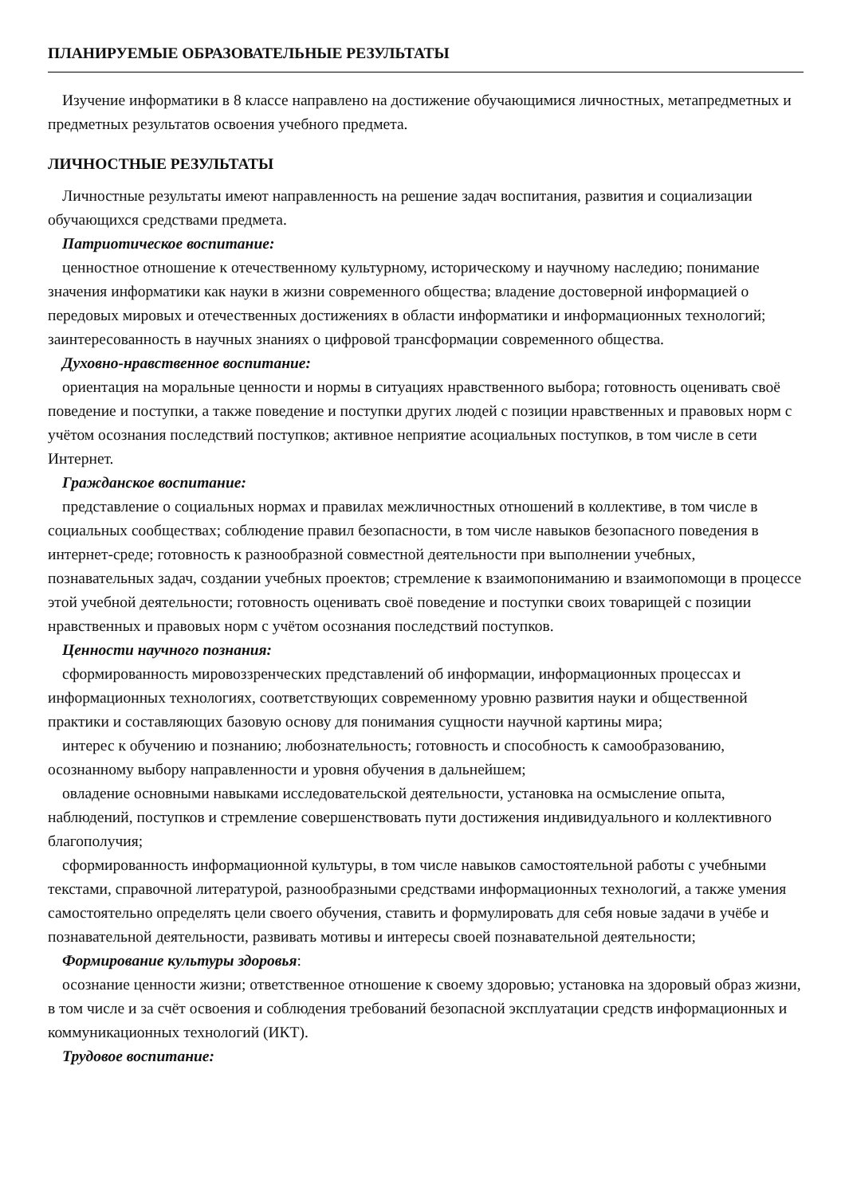ПЛАНИРУЕМЫЕ ОБРАЗОВАТЕЛЬНЫЕ РЕЗУЛЬТАТЫ
Изучение информатики в 8 классе направлено на достижение обучающимися личностных, метапредметных и предметных результатов освоения учебного предмета.
ЛИЧНОСТНЫЕ РЕЗУЛЬТАТЫ
Личностные результаты имеют направленность на решение задач воспитания, развития и социализации обучающихся средствами предмета.
Патриотическое воспитание:
ценностное отношение к отечественному культурному, историческому и научному наследию; понимание значения информатики как науки в жизни современного общества; владение достоверной информацией о передовых мировых и отечественных достижениях в области информатики и информационных технологий; заинтересованность в научных знаниях о цифровой трансформации современного общества.
Духовно-нравственное воспитание:
ориентация на моральные ценности и нормы в ситуациях нравственного выбора; готовность оценивать своё поведение и поступки, а также поведение и поступки других людей с позиции нравственных и правовых норм с учётом осознания последствий поступков; активное неприятие асоциальных поступков, в том числе в сети Интернет.
Гражданское воспитание:
представление о социальных нормах и правилах межличностных отношений в коллективе, в том числе в социальных сообществах; соблюдение правил безопасности, в том числе навыков безопасного поведения в интернет-среде; готовность к разнообразной совместной деятельности при выполнении учебных, познавательных задач, создании учебных проектов; стремление к взаимопониманию и взаимопомощи в процессе этой учебной деятельности; готовность оценивать своё поведение и поступки своих товарищей с позиции нравственных и правовых норм с учётом осознания последствий поступков.
Ценности научного познания:
сформированность мировоззренческих представлений об информации, информационных процессах и информационных технологиях, соответствующих современному уровню развития науки и общественной практики и составляющих базовую основу для понимания сущности научной картины мира;
интерес к обучению и познанию; любознательность; готовность и способность к самообразованию, осознанному выбору направленности и уровня обучения в дальнейшем;
овладение основными навыками исследовательской деятельности, установка на осмысление опыта, наблюдений, поступков и стремление совершенствовать пути достижения индивидуального и коллективного благополучия;
сформированность информационной культуры, в том числе навыков самостоятельной работы с учебными текстами, справочной литературой, разнообразными средствами информационных технологий, а также умения самостоятельно определять цели своего обучения, ставить и формулировать для себя новые задачи в учёбе и познавательной деятельности, развивать мотивы и интересы своей познавательной деятельности;
Формирование культуры здоровья:
осознание ценности жизни; ответственное отношение к своему здоровью; установка на здоровый образ жизни, в том числе и за счёт освоения и соблюдения требований безопасной эксплуатации средств информационных и коммуникационных технологий (ИКТ).
Трудовое воспитание: